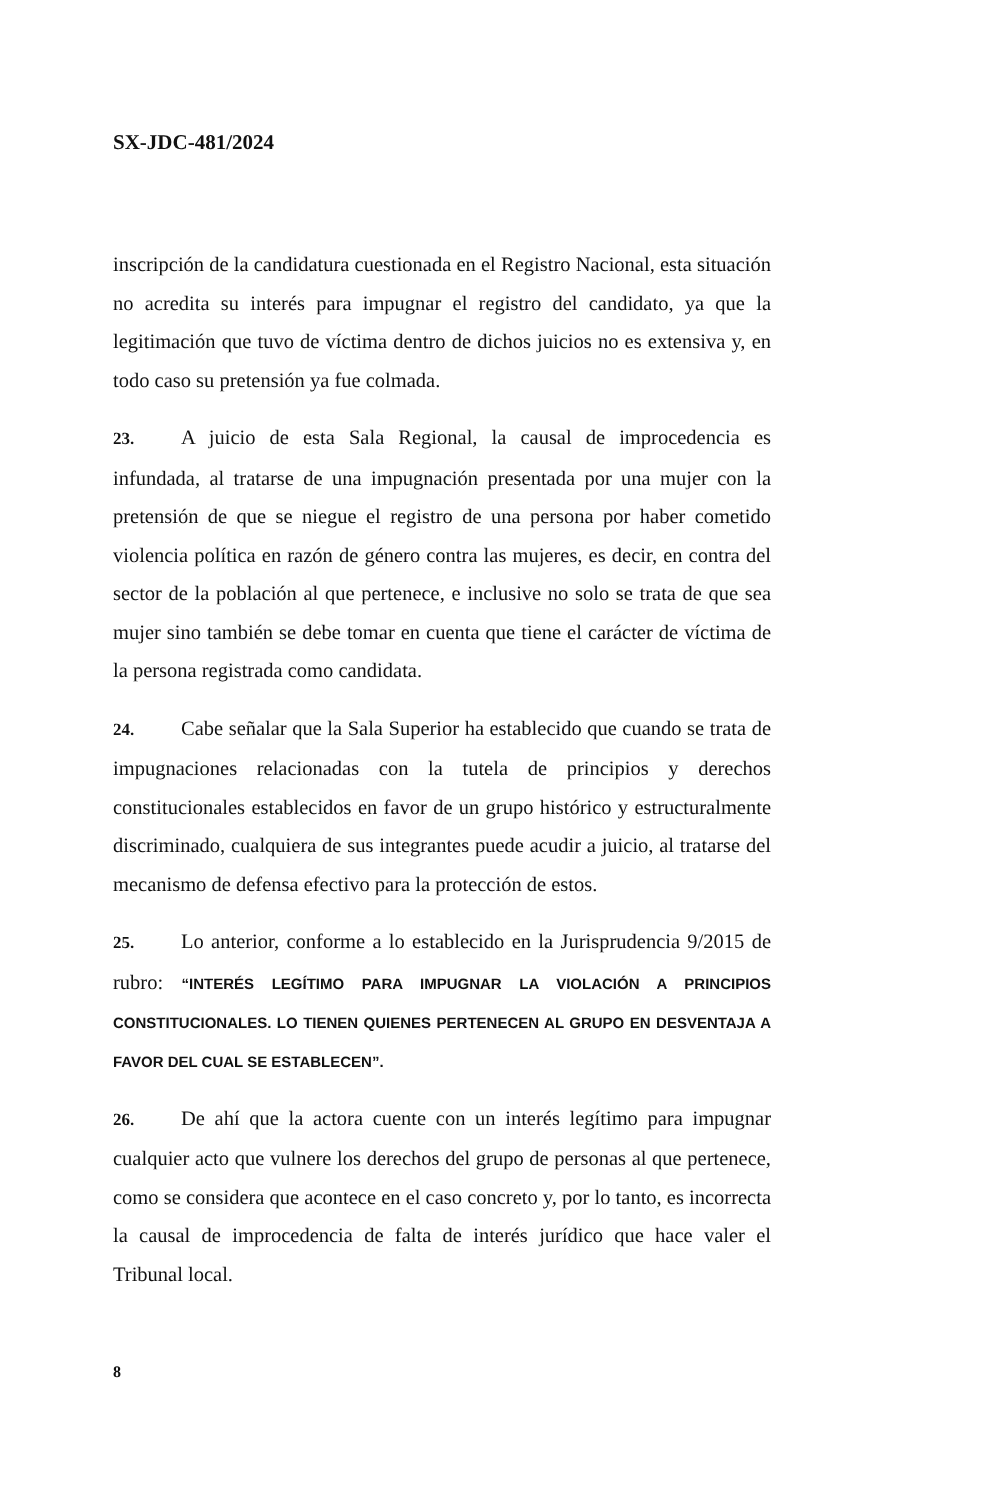SX-JDC-481/2024
inscripción de la candidatura cuestionada en el Registro Nacional, esta situación no acredita su interés para impugnar el registro del candidato, ya que la legitimación que tuvo de víctima dentro de dichos juicios no es extensiva y, en todo caso su pretensión ya fue colmada.
23. A juicio de esta Sala Regional, la causal de improcedencia es infundada, al tratarse de una impugnación presentada por una mujer con la pretensión de que se niegue el registro de una persona por haber cometido violencia política en razón de género contra las mujeres, es decir, en contra del sector de la población al que pertenece, e inclusive no solo se trata de que sea mujer sino también se debe tomar en cuenta que tiene el carácter de víctima de la persona registrada como candidata.
24. Cabe señalar que la Sala Superior ha establecido que cuando se trata de impugnaciones relacionadas con la tutela de principios y derechos constitucionales establecidos en favor de un grupo histórico y estructuralmente discriminado, cualquiera de sus integrantes puede acudir a juicio, al tratarse del mecanismo de defensa efectivo para la protección de estos.
25. Lo anterior, conforme a lo establecido en la Jurisprudencia 9/2015 de rubro: “INTERÉS LEGÍTIMO PARA IMPUGNAR LA VIOLACIÓN A PRINCIPIOS CONSTITUCIONALES. LO TIENEN QUIENES PERTENECEN AL GRUPO EN DESVENTAJA A FAVOR DEL CUAL SE ESTABLECEN”.
26. De ahí que la actora cuente con un interés legítimo para impugnar cualquier acto que vulnere los derechos del grupo de personas al que pertenece, como se considera que acontece en el caso concreto y, por lo tanto, es incorrecta la causal de improcedencia de falta de interés jurídico que hace valer el Tribunal local.
8